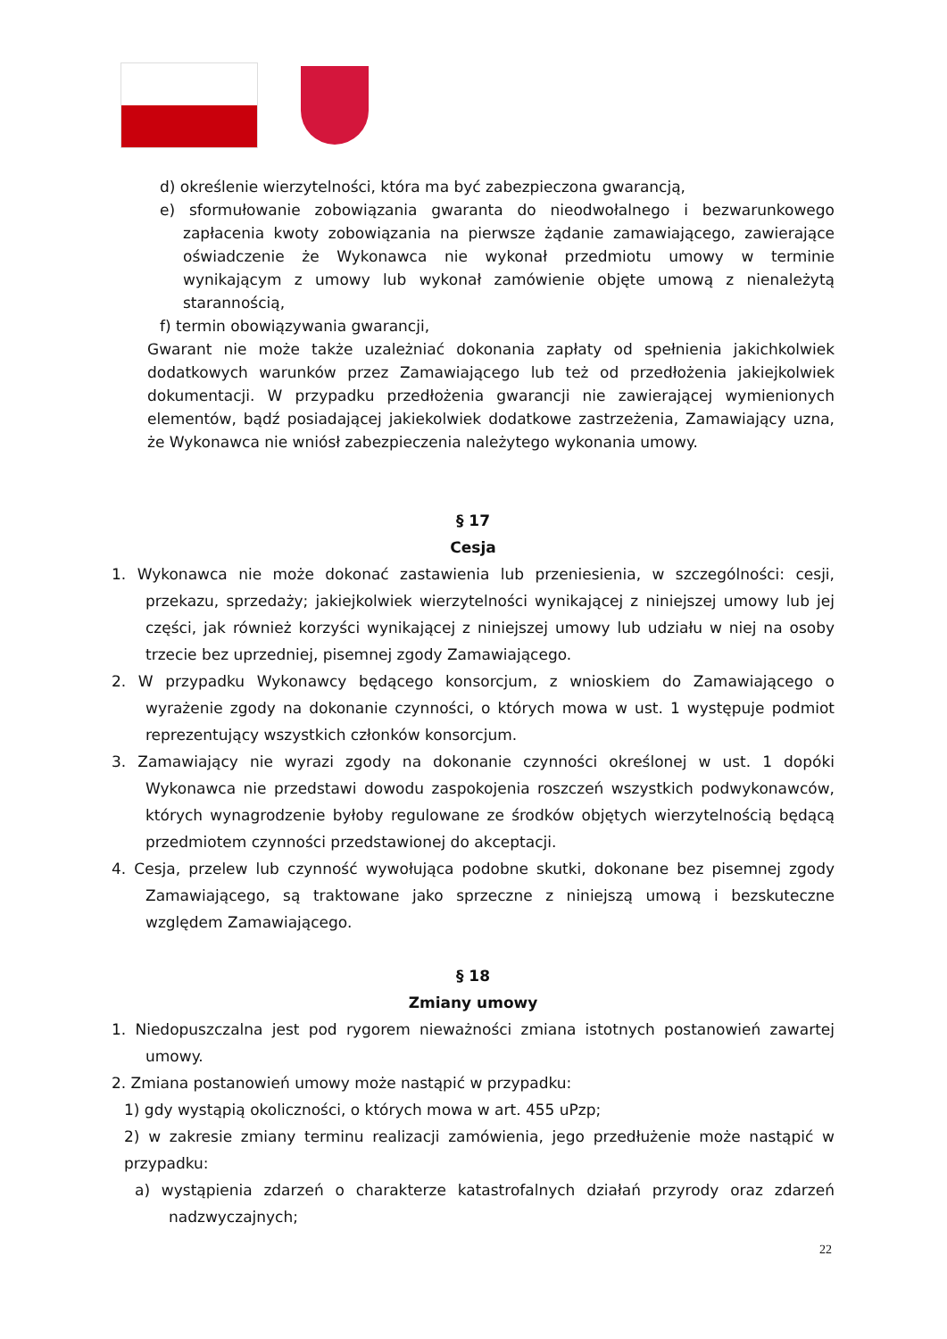d) określenie wierzytelności, która ma być zabezpieczona gwarancją,
e) sformułowanie zobowiązania gwaranta do nieodwołalnego i bezwarunkowego zapłacenia kwoty zobowiązania na pierwsze żądanie zamawiającego, zawierające oświadczenie że Wykonawca nie wykonał przedmiotu umowy w terminie wynikającym z umowy lub wykonał zamówienie objęte umową z nienależytą starannością,
f) termin obowiązywania gwarancji,
Gwarant nie może także uzależniać dokonania zapłaty od spełnienia jakichkolwiek dodatkowych warunków przez Zamawiającego lub też od przedłożenia jakiejkolwiek dokumentacji. W przypadku przedłożenia gwarancji nie zawierającej wymienionych elementów, bądź posiadającej jakiekolwiek dodatkowe zastrzeżenia, Zamawiający uzna, że Wykonawca nie wniósł zabezpieczenia należytego wykonania umowy.
§ 17
Cesja
1. Wykonawca nie może dokonać zastawienia lub przeniesienia, w szczególności: cesji, przekazu, sprzedaży; jakiejkolwiek wierzytelności wynikającej z niniejszej umowy lub jej części, jak również korzyści wynikającej z niniejszej umowy lub udziału w niej na osoby trzecie bez uprzedniej, pisemnej zgody Zamawiającego.
2. W przypadku Wykonawcy będącego konsorcjum, z wnioskiem do Zamawiającego o wyrażenie zgody na dokonanie czynności, o których mowa w ust. 1 występuje podmiot reprezentujący wszystkich członków konsorcjum.
3. Zamawiający nie wyrazi zgody na dokonanie czynności określonej w ust. 1 dopóki Wykonawca nie przedstawi dowodu zaspokojenia roszczeń wszystkich podwykonawców, których wynagrodzenie byłoby regulowane ze środków objętych wierzytelnością będącą przedmiotem czynności przedstawionej do akceptacji.
4. Cesja, przelew lub czynność wywołująca podobne skutki, dokonane bez pisemnej zgody Zamawiającego, są traktowane jako sprzeczne z niniejszą umową i bezskuteczne względem Zamawiającego.
§ 18
Zmiany umowy
1. Niedopuszczalna jest pod rygorem nieważności zmiana istotnych postanowień zawartej umowy.
2. Zmiana postanowień umowy może nastąpić w przypadku:
1) gdy wystąpią okoliczności, o których mowa w art. 455 uPzp;
2) w zakresie zmiany terminu realizacji zamówienia, jego przedłużenie może nastąpić w przypadku:
a) wystąpienia zdarzeń o charakterze katastrofalnych działań przyrody oraz zdarzeń nadzwyczajnych;
22